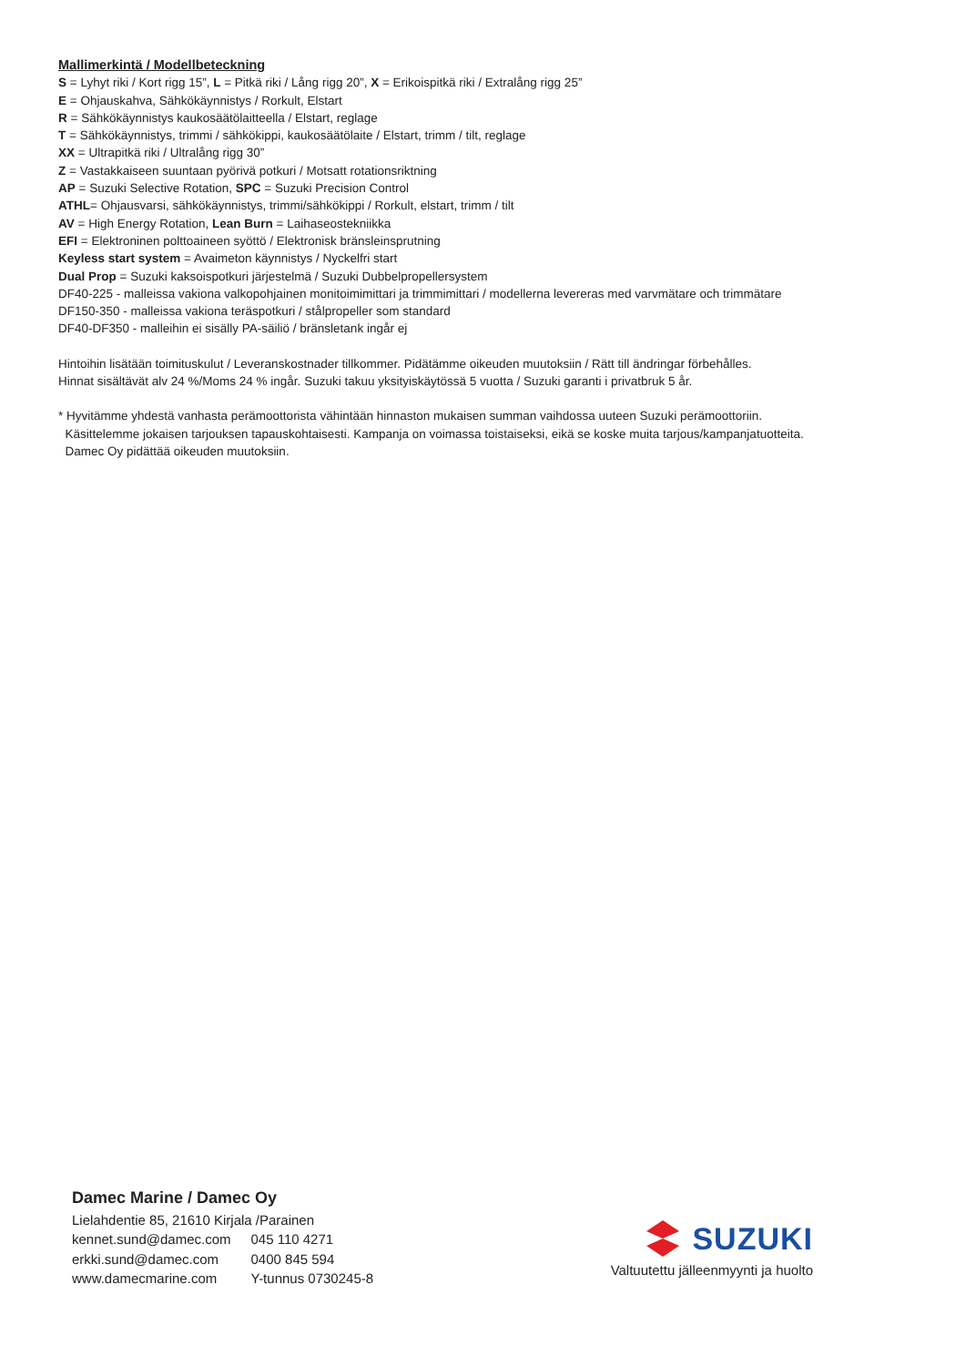Mallimerkintä / Modellbeteckning
S = Lyhyt riki / Kort rigg 15”, L = Pitkä riki / Lång rigg 20”, X = Erikoispitkä riki / Extralång rigg 25”
E = Ohjauskahva, Sähkökäynnistys / Rorkult, Elstart
R = Sähkökäynnistys kaukosäätölaitteella / Elstart, reglage
T = Sähkökäynnistys, trimmi / sähkökippi, kaukosäätölaite / Elstart, trimm / tilt, reglage
XX = Ultrapitkä riki / Ultralång rigg 30”
Z = Vastakkaiseen suuntaan pyörivä potkuri / Motsatt rotationsriktning
AP = Suzuki Selective Rotation, SPC = Suzuki Precision Control
ATHL= Ohjausvarsi, sähkökäynnistys, trimmi/sähkökippi / Rorkult, elstart, trimm / tilt
AV = High Energy Rotation, Lean Burn = Laihaseostekniikka
EFI = Elektroninen polttoaineen syöttö / Elektronisk bränsleinsprutning
Keyless start system = Avaimeton käynnistys / Nyckelfri start
Dual Prop = Suzuki kaksoispotkuri järjestelmä / Suzuki Dubbelpropellersystem
DF40-225 - malleissa vakiona valkopohjainen monitoimimittari ja trimmimittari / modellerna levereras med varvmätare och trimmätare
DF150-350 - malleissa vakiona teräspotkuri / stålpropeller som standard
DF40-DF350 - malleihin ei sisälly PA-säiliö / bränsletank ingår ej
Hintoihin lisätään toimituskulut / Leveranskostnader tillkommer. Pidätämme oikeuden muutoksiin / Rätt till ändringar förbehålles.
Hinnat sisältävät alv 24 %/Moms 24 % ingår. Suzuki takuu yksityiskäytössä 5 vuotta / Suzuki garanti i privatbruk 5 år.
* Hyvitämme yhdestä vanhasta perämoottorista vähintään hinnaston mukaisen summan vaihdossa uuteen Suzuki perämoottoriin.
Käsittelemme jokaisen tarjouksen tapauskohtaisesti. Kampanja on voimassa toistaiseksi, eikä se koske muita tarjous/kampanjatuotteita.
Damec Oy pidättää oikeuden muutoksiin.
Damec Marine / Damec Oy
Lielahdentie 85, 21610 Kirjala /Parainen
| kennet.sund@damec.com | 045 110 4271 |
| erkki.sund@damec.com | 0400 845 594 |
| www.damecmarine.com | Y-tunnus 0730245-8 |
SUZUKI
Valtuutettu jälleenmyynti ja huolto